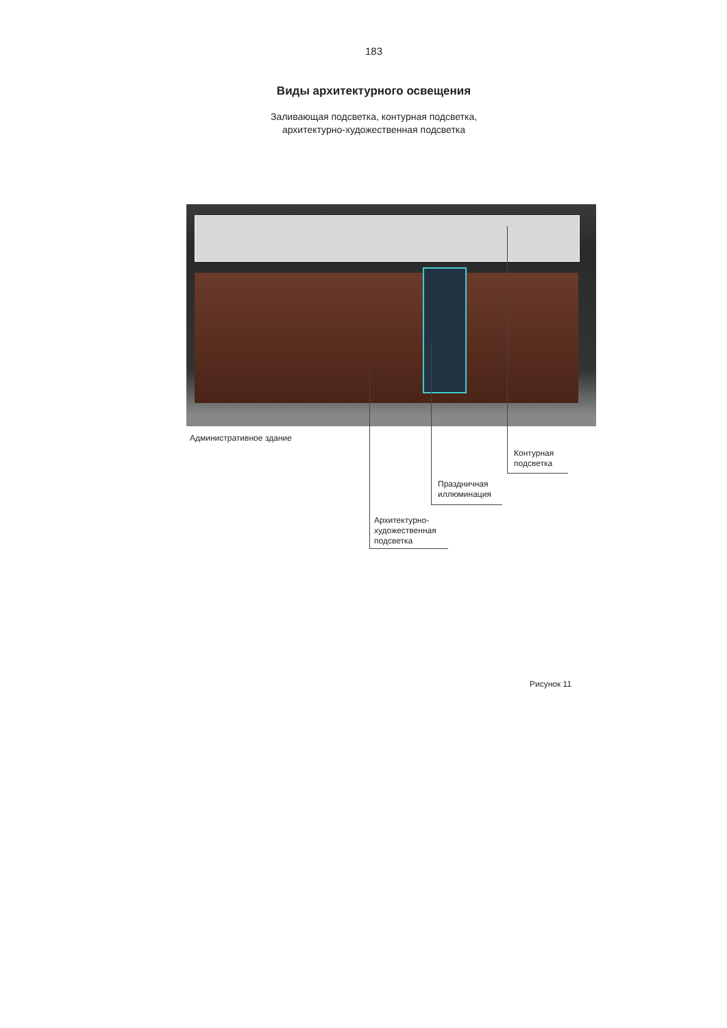183
Виды архитектурного освещения
Заливающая подсветка, контурная подсветка,
архитектурно-художественная подсветка
Административное здание
Контурная
подсветка
Праздничная
иллюминация
Архитектурно-
художественная
подсветка
Рисунок 11